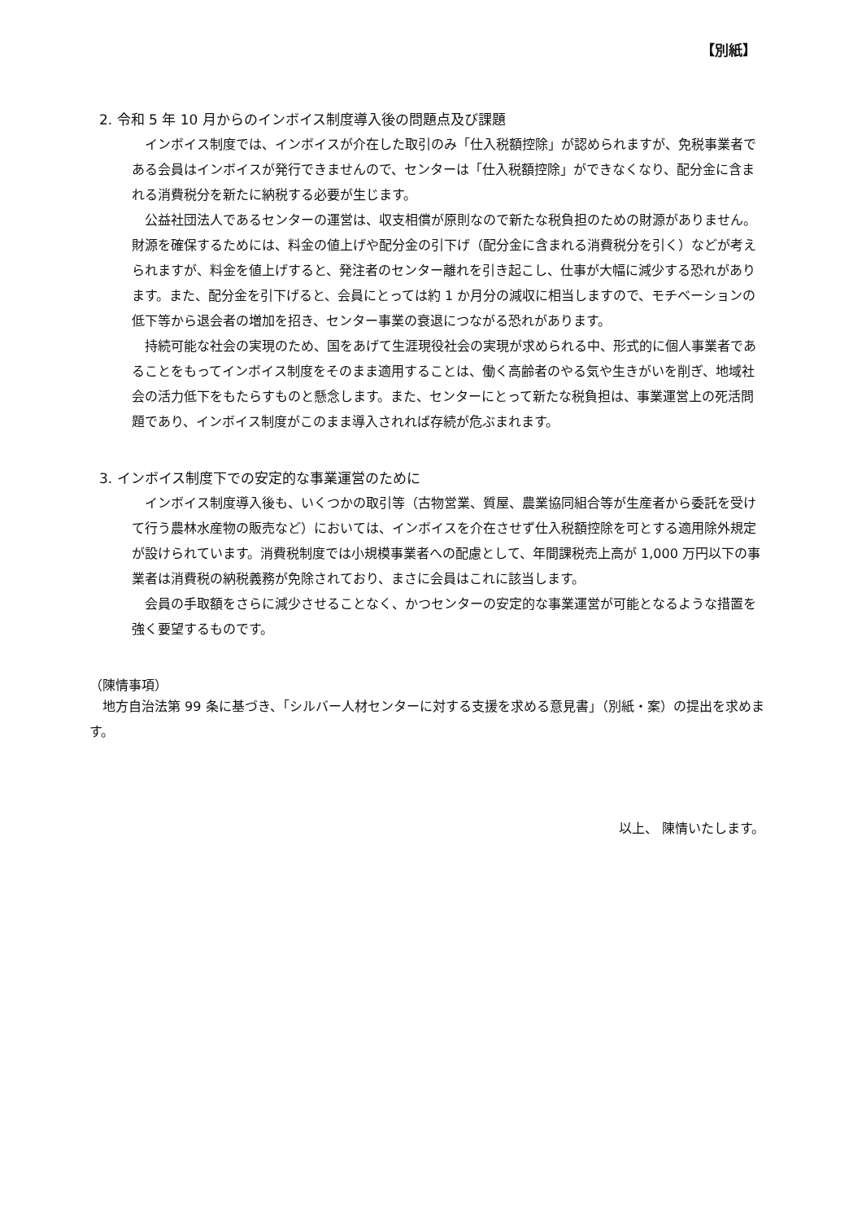【別紙】
2. 令和 5 年 10 月からのインボイス制度導入後の問題点及び課題
インボイス制度では、インボイスが介在した取引のみ「仕入税額控除」が認められますが、免税事業者である会員はインボイスが発行できませんので、センターは「仕入税額控除」ができなくなり、配分金に含まれる消費税分を新たに納税する必要が生じます。
公益社団法人であるセンターの運営は、収支相償が原則なので新たな税負担のための財源がありません。財源を確保するためには、料金の値上げや配分金の引下げ（配分金に含まれる消費税分を引く）などが考えられますが、料金を値上げすると、発注者のセンター離れを引き起こし、仕事が大幅に減少する恐れがあります。また、配分金を引下げると、会員にとっては約 1 か月分の減収に相当しますので、モチベーションの低下等から退会者の増加を招き、センター事業の衰退につながる恐れがあります。
持続可能な社会の実現のため、国をあげて生涯現役社会の実現が求められる中、形式的に個人事業者であることをもってインボイス制度をそのまま適用することは、働く高齢者のやる気や生きがいを削ぎ、地域社会の活力低下をもたらすものと懸念します。また、センターにとって新たな税負担は、事業運営上の死活問題であり、インボイス制度がこのまま導入されれば存続が危ぶまれます。
3. インボイス制度下での安定的な事業運営のために
インボイス制度導入後も、いくつかの取引等（古物営業、質屋、農業協同組合等が生産者から委託を受けて行う農林水産物の販売など）においては、インボイスを介在させず仕入税額控除を可とする適用除外規定が設けられています。消費税制度では小規模事業者への配慮として、年間課税売上高が 1,000 万円以下の事業者は消費税の納税義務が免除されており、まさに会員はこれに該当します。
会員の手取額をさらに減少させることなく、かつセンターの安定的な事業運営が可能となるような措置を強く要望するものです。
（陳情事項）
地方自治法第 99 条に基づき、「シルバー人材センターに対する支援を求める意見書」（別紙・案）の提出を求めます。
以上、 陳情いたします。